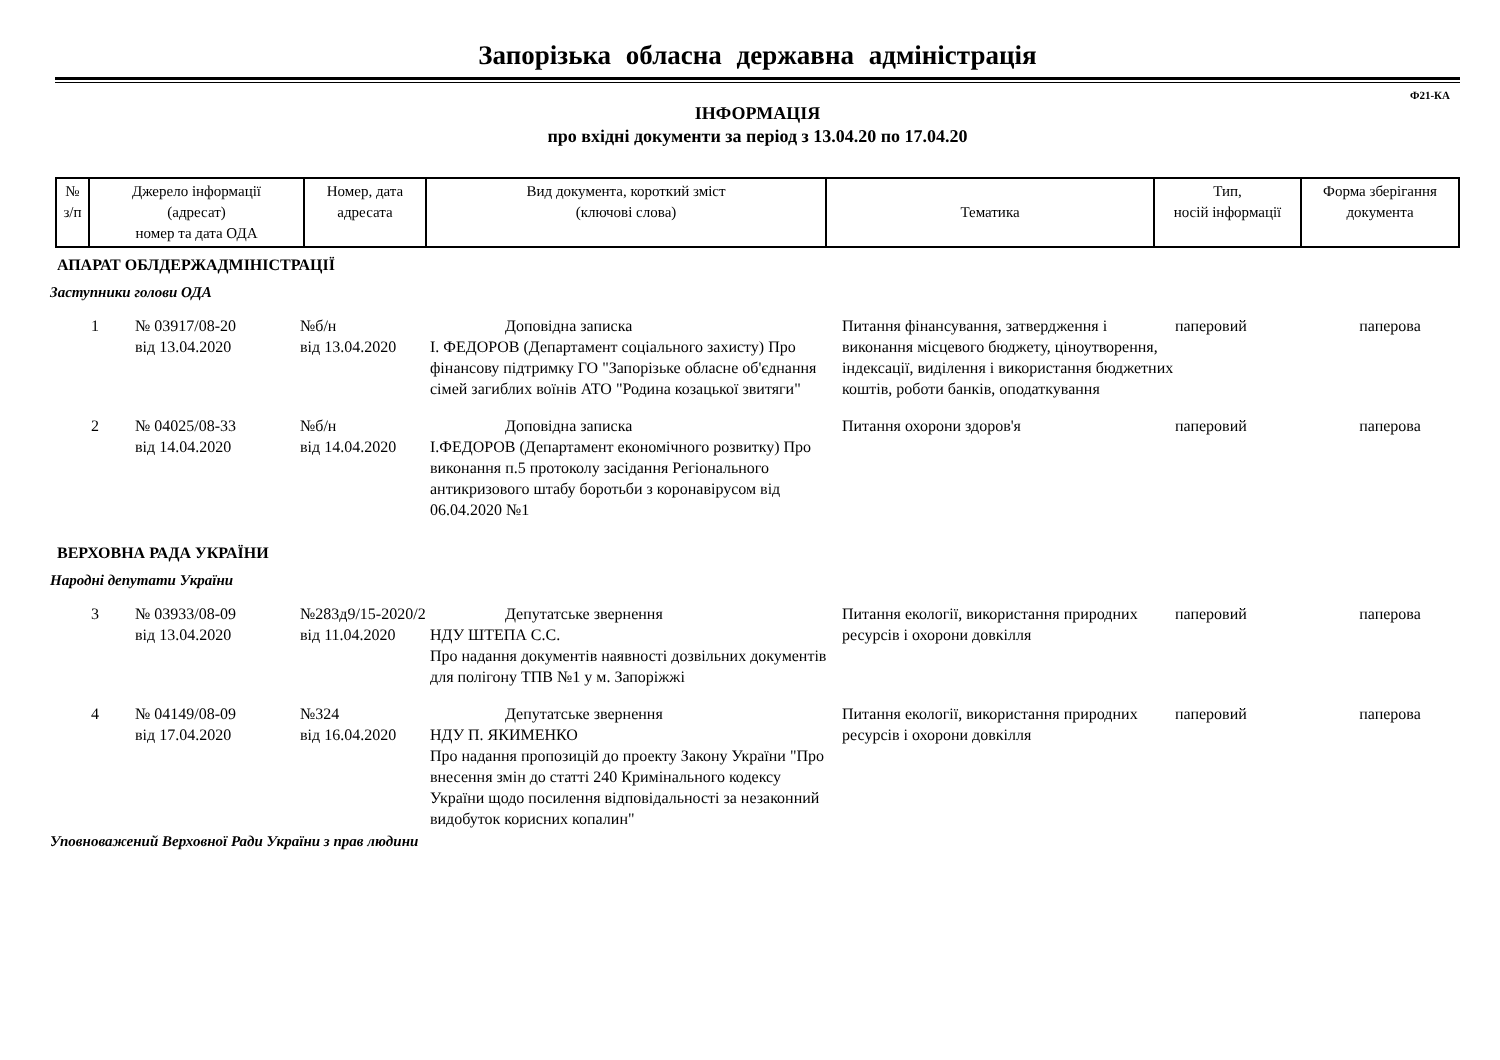Запорізька обласна державна адміністрація
Ф21-КА
ІНФОРМАЦІЯ
про вхідні документи за період з 13.04.20 по 17.04.20
| № з/п | Джерело інформації (адресат) номер та дата ОДА | Номер, дата адресата | Вид документа, короткий зміст (ключові слова) | Тематика | Тип, носій інформації | Форма зберігання документа |
| --- | --- | --- | --- | --- | --- | --- |
АПАРАТ ОБЛДЕРЖАДМІНІСТРАЦІЇ
Заступники голови ОДА
| 1 | № 03917/08-20 від 13.04.2020 | №б/н від 13.04.2020 | Доповідна записка І. ФЕДОРОВ (Департамент соціального захисту) Про фінансову підтримку ГО "Запорізьке обласне об'єднання сімей загиблих воїнів АТО "Родина козацької звитяги" | Питання фінансування, затвердження і виконання місцевого бюджету, ціноутворення, індексації, виділення і використання бюджетних коштів, роботи банків, оподаткування | паперовий | паперова |
| 2 | № 04025/08-33 від 14.04.2020 | №б/н від 14.04.2020 | Доповідна записка І.ФЕДОРОВ (Департамент економічного розвитку) Про виконання п.5 протоколу засідання Регіонального антикризового штабу боротьби з коронавірусом від 06.04.2020 №1 | Питання охорони здоров'я | паперовий | паперова |
ВЕРХОВНА РАДА УКРАЇНИ
Народні депутати України
| 3 | № 03933/08-09 від 13.04.2020 | №283д9/15-2020/2 від 11.04.2020 | Депутатське звернення НДУ ШТЕПА С.С. Про надання документів наявності дозвільних документів для полігону ТПВ №1 у м. Запоріжжі | Питання екології, використання природних ресурсів і охорони довкілля | паперовий | паперова |
| 4 | № 04149/08-09 від 17.04.2020 | №324 від 16.04.2020 | Депутатське звернення НДУ П. ЯКИМЕНКО Про надання пропозицій до проекту Закону України "Про внесення змін до статті 240 Кримінального кодексу України щодо посилення відповідальності за незаконний видобуток корисних копалин" | Питання екології, використання природних ресурсів і охорони довкілля | паперовий | паперова |
Уповноважений Верховної Ради України з прав людини